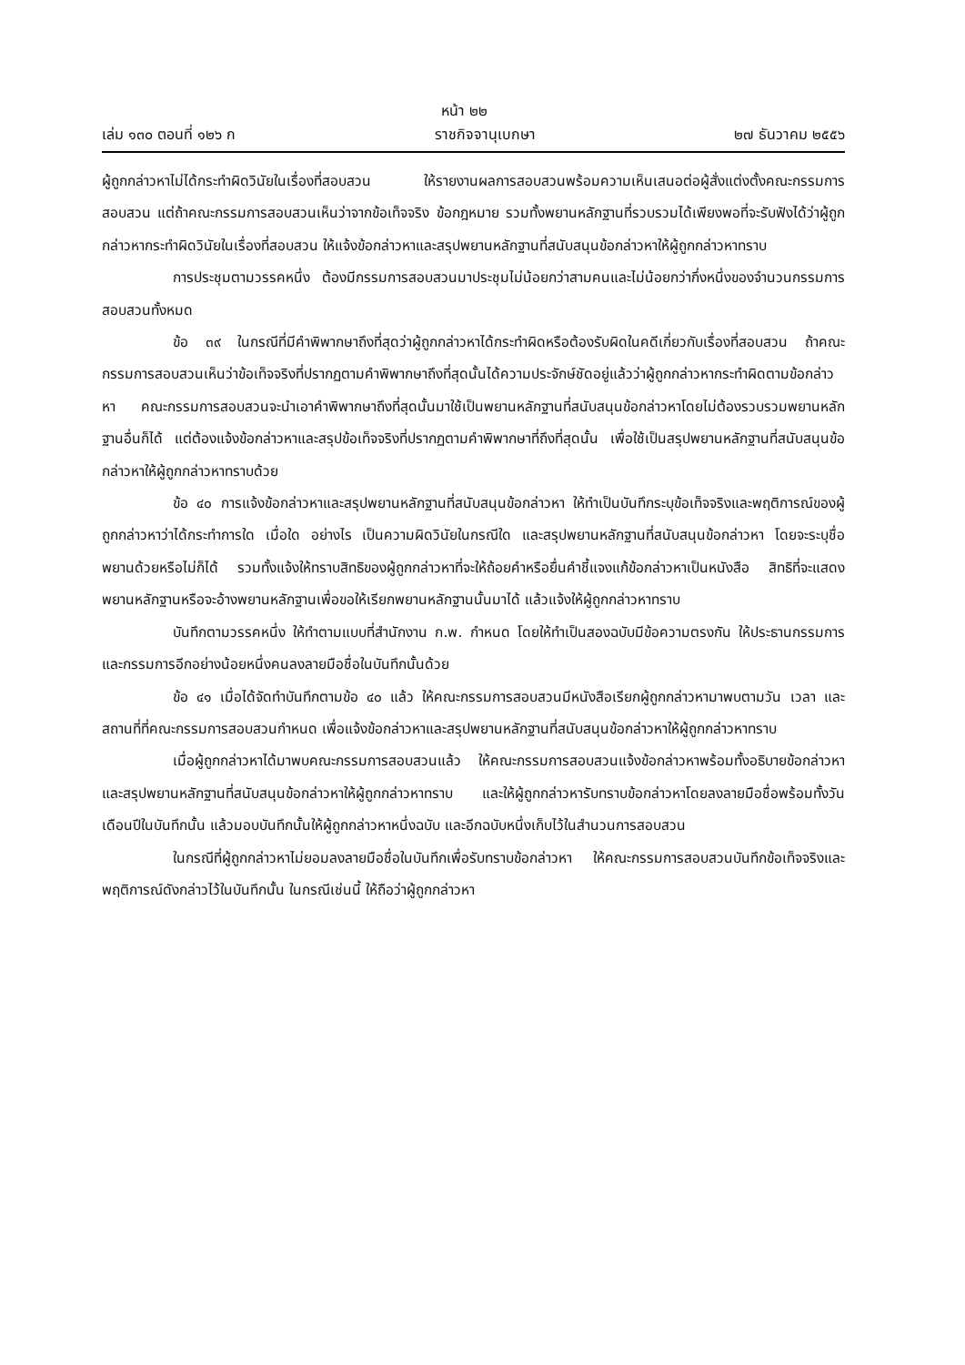หน้า ๒๒
เล่ม ๑๓๐ ตอนที่ ๑๒๖ ก ราชกิจจานุเบกษา ๒๗ ธันวาคม ๒๕๕๖
ผู้ถูกกล่าวหาไม่ได้กระทำผิดวินัยในเรื่องที่สอบสวน ให้รายงานผลการสอบสวนพร้อมความเห็นเสนอต่อผู้สั่งแต่งตั้งคณะกรรมการสอบสวน แต่ถ้าคณะกรรมการสอบสวนเห็นว่าจากข้อเท็จจริง ข้อกฎหมาย รวมทั้งพยานหลักฐานที่รวบรวมได้เพียงพอที่จะรับฟังได้ว่าผู้ถูกกล่าวหากระทำผิดวินัยในเรื่องที่สอบสวน ให้แจ้งข้อกล่าวหาและสรุปพยานหลักฐานที่สนับสนุนข้อกล่าวหาให้ผู้ถูกกล่าวหาทราบ
การประชุมตามวรรคหนึ่ง ต้องมีกรรมการสอบสวนมาประชุมไม่น้อยกว่าสามคนและไม่น้อยกว่ากึ่งหนึ่งของจำนวนกรรมการสอบสวนทั้งหมด
ข้อ ๓๙ ในกรณีที่มีคำพิพากษาถึงที่สุดว่าผู้ถูกกล่าวหาได้กระทำผิดหรือต้องรับผิดในคดีเกี่ยวกับเรื่องที่สอบสวน ถ้าคณะกรรมการสอบสวนเห็นว่าข้อเท็จจริงที่ปรากฏตามคำพิพากษาถึงที่สุดนั้นได้ความประจักษ์ชัดอยู่แล้วว่าผู้ถูกกล่าวหากระทำผิดตามข้อกล่าวหา คณะกรรมการสอบสวนจะนำเอาคำพิพากษาถึงที่สุดนั้นมาใช้เป็นพยานหลักฐานที่สนับสนุนข้อกล่าวหาโดยไม่ต้องรวบรวมพยานหลักฐานอื่นก็ได้ แต่ต้องแจ้งข้อกล่าวหาและสรุปข้อเท็จจริงที่ปรากฏตามคำพิพากษาที่ถึงที่สุดนั้น เพื่อใช้เป็นสรุปพยานหลักฐานที่สนับสนุนข้อกล่าวหาให้ผู้ถูกกล่าวหาทราบด้วย
ข้อ ๔๐ การแจ้งข้อกล่าวหาและสรุปพยานหลักฐานที่สนับสนุนข้อกล่าวหา ให้ทำเป็นบันทึกระบุข้อเท็จจริงและพฤติการณ์ของผู้ถูกกล่าวหาว่าได้กระทำการใด เมื่อใด อย่างไร เป็นความผิดวินัยในกรณีใด และสรุปพยานหลักฐานที่สนับสนุนข้อกล่าวหา โดยจะระบุชื่อพยานด้วยหรือไม่ก็ได้ รวมทั้งแจ้งให้ทราบสิทธิของผู้ถูกกล่าวหาที่จะให้ถ้อยคำหรือยื่นคำชี้แจงแก้ข้อกล่าวหาเป็นหนังสือ สิทธิที่จะแสดงพยานหลักฐานหรือจะอ้างพยานหลักฐานเพื่อขอให้เรียกพยานหลักฐานนั้นมาได้ แล้วแจ้งให้ผู้ถูกกล่าวหาทราบ
บันทึกตามวรรคหนึ่ง ให้ทำตามแบบที่สำนักงาน ก.พ. กำหนด โดยให้ทำเป็นสองฉบับมีข้อความตรงกัน ให้ประธานกรรมการและกรรมการอีกอย่างน้อยหนึ่งคนลงลายมือชื่อในบันทึกนั้นด้วย
ข้อ ๔๑ เมื่อได้จัดทำบันทึกตามข้อ ๔๐ แล้ว ให้คณะกรรมการสอบสวนมีหนังสือเรียกผู้ถูกกล่าวหามาพบตามวัน เวลา และสถานที่ที่คณะกรรมการสอบสวนกำหนด เพื่อแจ้งข้อกล่าวหาและสรุปพยานหลักฐานที่สนับสนุนข้อกล่าวหาให้ผู้ถูกกล่าวหาทราบ
เมื่อผู้ถูกกล่าวหาได้มาพบคณะกรรมการสอบสวนแล้ว ให้คณะกรรมการสอบสวนแจ้งข้อกล่าวหาพร้อมทั้งอธิบายข้อกล่าวหาและสรุปพยานหลักฐานที่สนับสนุนข้อกล่าวหาให้ผู้ถูกกล่าวหาทราบ และให้ผู้ถูกกล่าวหารับทราบข้อกล่าวหาโดยลงลายมือชื่อพร้อมทั้งวันเดือนปีในบันทึกนั้น แล้วมอบบันทึกนั้นให้ผู้ถูกกล่าวหาหนึ่งฉบับ และอีกฉบับหนึ่งเก็บไว้ในสำนวนการสอบสวน
ในกรณีที่ผู้ถูกกล่าวหาไม่ยอมลงลายมือชื่อในบันทึกเพื่อรับทราบข้อกล่าวหา ให้คณะกรรมการสอบสวนบันทึกข้อเท็จจริงและพฤติการณ์ดังกล่าวไว้ในบันทึกนั้น ในกรณีเช่นนี้ ให้ถือว่าผู้ถูกกล่าวหา